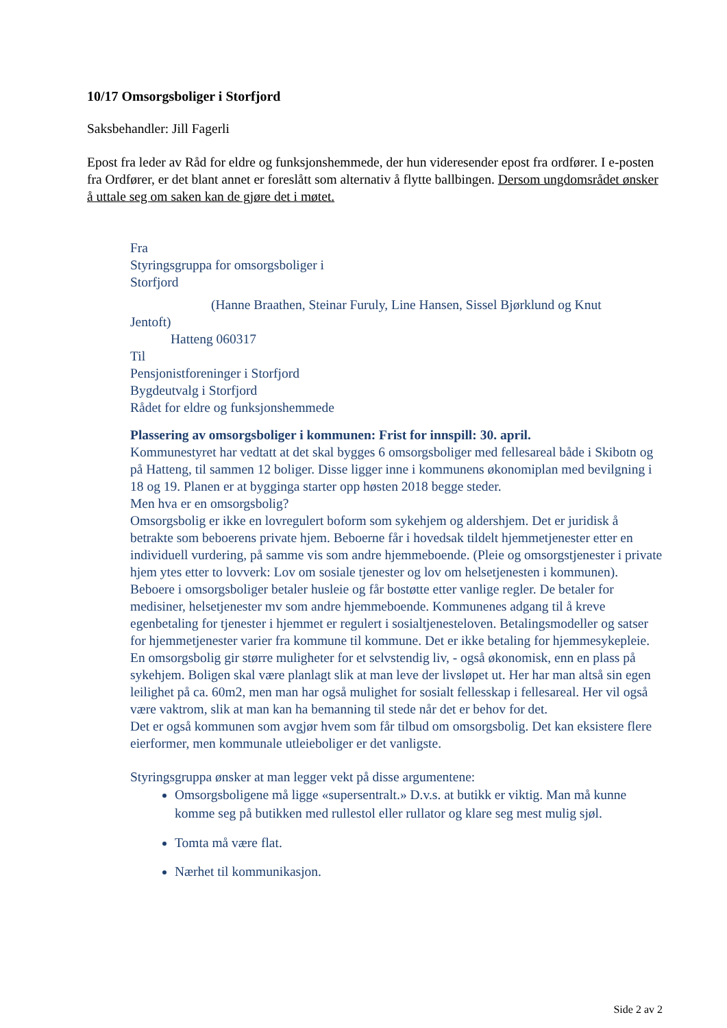10/17 Omsorgsboliger i Storfjord
Saksbehandler: Jill Fagerli
Epost fra leder av Råd for eldre og funksjonshemmede, der hun videresender epost fra ordfører. I e-posten fra Ordfører, er det blant annet er foreslått som alternativ å flytte ballbingen. Dersom ungdomsrådet ønsker å uttale seg om saken kan de gjøre det i møtet.
Fra
Styringsgruppa for omsorgsboliger i
Storfjord
(Hanne Braathen, Steinar Furuly, Line Hansen, Sissel Bjørklund og Knut
Jentoft)
Hatteng 060317
Til
Pensjonistforeninger i Storfjord
Bygdeutvalg i Storfjord
Rådet for eldre og funksjonshemmede
Plassering av omsorgsboliger i kommunen: Frist for innspill: 30. april.
Kommunestyret har vedtatt at det skal bygges 6 omsorgsboliger med fellesareal både i Skibotn og på Hatteng, til sammen 12 boliger. Disse ligger inne i kommunens økonomiplan med bevilgning i 18 og 19. Planen er at bygginga starter opp høsten 2018 begge steder.
Men hva er en omsorgsbolig?
Omsorgsbolig er ikke en lovregulert boform som sykehjem og aldershjem. Det er juridisk å betrakte som beboerens private hjem. Beboerne får i hovedsak tildelt hjemmetjenester etter en individuell vurdering, på samme vis som andre hjemmeboende. (Pleie og omsorgstjenester i private hjem ytes etter to lovverk: Lov om sosiale tjenester og lov om helsetjenesten i kommunen).
Beboere i omsorgsboliger betaler husleie og får bostøtte etter vanlige regler. De betaler for medisiner, helsetjenester mv som andre hjemmeboende. Kommunenes adgang til å kreve egenbetaling for tjenester i hjemmet er regulert i sosialtjenesteloven. Betalingsmodeller og satser for hjemmetjenester varier fra kommune til kommune. Det er ikke betaling for hjemmesykepleie.
En omsorgsbolig gir større muligheter for et selvstendig liv, - også økonomisk, enn en plass på sykehjem. Boligen skal være planlagt slik at man leve der livsløpet ut. Her har man altså sin egen leilighet på ca. 60m2, men man har også mulighet for sosialt fellesskap i fellesareal. Her vil også være vaktrom, slik at man kan ha bemanning til stede når det er behov for det.
Det er også kommunen som avgjør hvem som får tilbud om omsorgsbolig. Det kan eksistere flere eierformer, men kommunale utleieboliger er det vanligste.
Styringsgruppa ønsker at man legger vekt på disse argumentene:
Omsorgsboligene må ligge «supersentralt.» D.v.s. at butikk er viktig. Man må kunne komme seg på butikken med rullestol eller rullator og klare seg mest mulig sjøl.
Tomta må være flat.
Nærhet til kommunikasjon.
Side 2 av 2